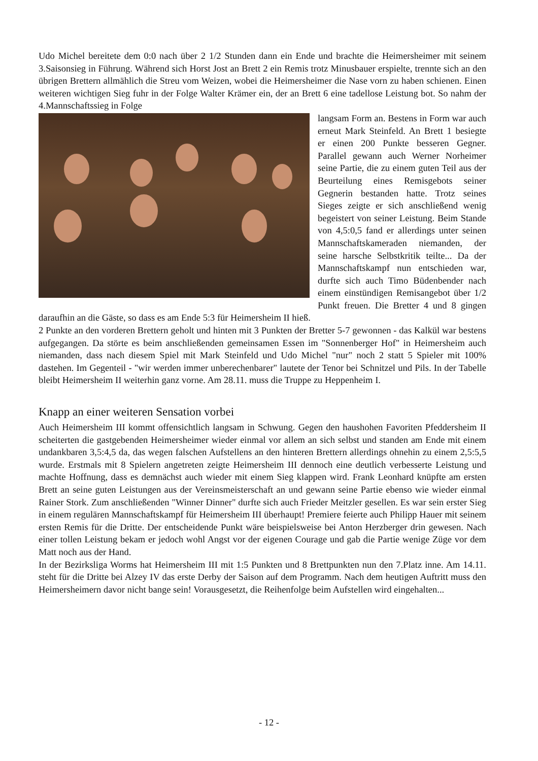Udo Michel bereitete dem 0:0 nach über 2 1/2 Stunden dann ein Ende und brachte die Heimersheimer mit seinem 3.Saisonsieg in Führung. Während sich Horst Jost an Brett 2 ein Remis trotz Minusbauer erspielte, trennte sich an den übrigen Brettern allmählich die Streu vom Weizen, wobei die Heimersheimer die Nase vorn zu haben schienen. Einen weiteren wichtigen Sieg fuhr in der Folge Walter Krämer ein, der an Brett 6 eine tadellose Leistung bot. So nahm der 4.Mannschaftssieg in Folge
langsam Form an. Bestens in Form war auch erneut Mark Steinfeld. An Brett 1 besiegte er einen 200 Punkte besseren Gegner. Parallel gewann auch Werner Norheimer seine Partie, die zu einem guten Teil aus der Beurteilung eines Remisgebots seiner Gegnerin bestanden hatte. Trotz seines Sieges zeigte er sich anschließend wenig begeistert von seiner Leistung. Beim Stande von 4,5:0,5 fand er allerdings unter seinen Mannschaftskameraden niemanden, der seine harsche Selbstkritik teilte... Da der Mannschaftskampf nun entschieden war, durfte sich auch Timo Büdenbender nach einem einstündigen Remisangebot über 1/2 Punkt freuen. Die Bretter 4 und 8 gingen daraufhin an die Gäste, so dass es am Ende 5:3 für Heimersheim II hieß.
2 Punkte an den vorderen Brettern geholt und hinten mit 3 Punkten der Bretter 5-7 gewonnen - das Kalkül war bestens aufgegangen. Da störte es beim anschließenden gemeinsamen Essen im "Sonnenberger Hof" in Heimersheim auch niemanden, dass nach diesem Spiel mit Mark Steinfeld und Udo Michel "nur" noch 2 statt 5 Spieler mit 100% dastehen. Im Gegenteil - "wir werden immer unberechenbarer" lautete der Tenor bei Schnitzel und Pils. In der Tabelle bleibt Heimersheim II weiterhin ganz vorne. Am 28.11. muss die Truppe zu Heppenheim I.
Knapp an einer weiteren Sensation vorbei
Auch Heimersheim III kommt offensichtlich langsam in Schwung. Gegen den haushohen Favoriten Pfeddersheim II scheiterten die gastgebenden Heimersheimer wieder einmal vor allem an sich selbst und standen am Ende mit einem undankbaren 3,5:4,5 da, das wegen falschen Aufstellens an den hinteren Brettern allerdings ohnehin zu einem 2,5:5,5 wurde. Erstmals mit 8 Spielern angetreten zeigte Heimersheim III dennoch eine deutlich verbesserte Leistung und machte Hoffnung, dass es demnächst auch wieder mit einem Sieg klappen wird. Frank Leonhard knüpfte am ersten Brett an seine guten Leistungen aus der Vereinsmeisterschaft an und gewann seine Partie ebenso wie wieder einmal Rainer Stork. Zum anschließenden "Winner Dinner" durfte sich auch Frieder Meitzler gesellen. Es war sein erster Sieg in einem regulären Mannschaftskampf für Heimersheim III überhaupt! Premiere feierte auch Philipp Hauer mit seinem ersten Remis für die Dritte. Der entscheidende Punkt wäre beispielsweise bei Anton Herzberger drin gewesen. Nach einer tollen Leistung bekam er jedoch wohl Angst vor der eigenen Courage und gab die Partie wenige Züge vor dem Matt noch aus der Hand.
In der Bezirksliga Worms hat Heimersheim III mit 1:5 Punkten und 8 Brettpunkten nun den 7.Platz inne. Am 14.11. steht für die Dritte bei Alzey IV das erste Derby der Saison auf dem Programm. Nach dem heutigen Auftritt muss den Heimersheimern davor nicht bange sein! Vorausgesetzt, die Reihenfolge beim Aufstellen wird eingehalten...
- 12 -